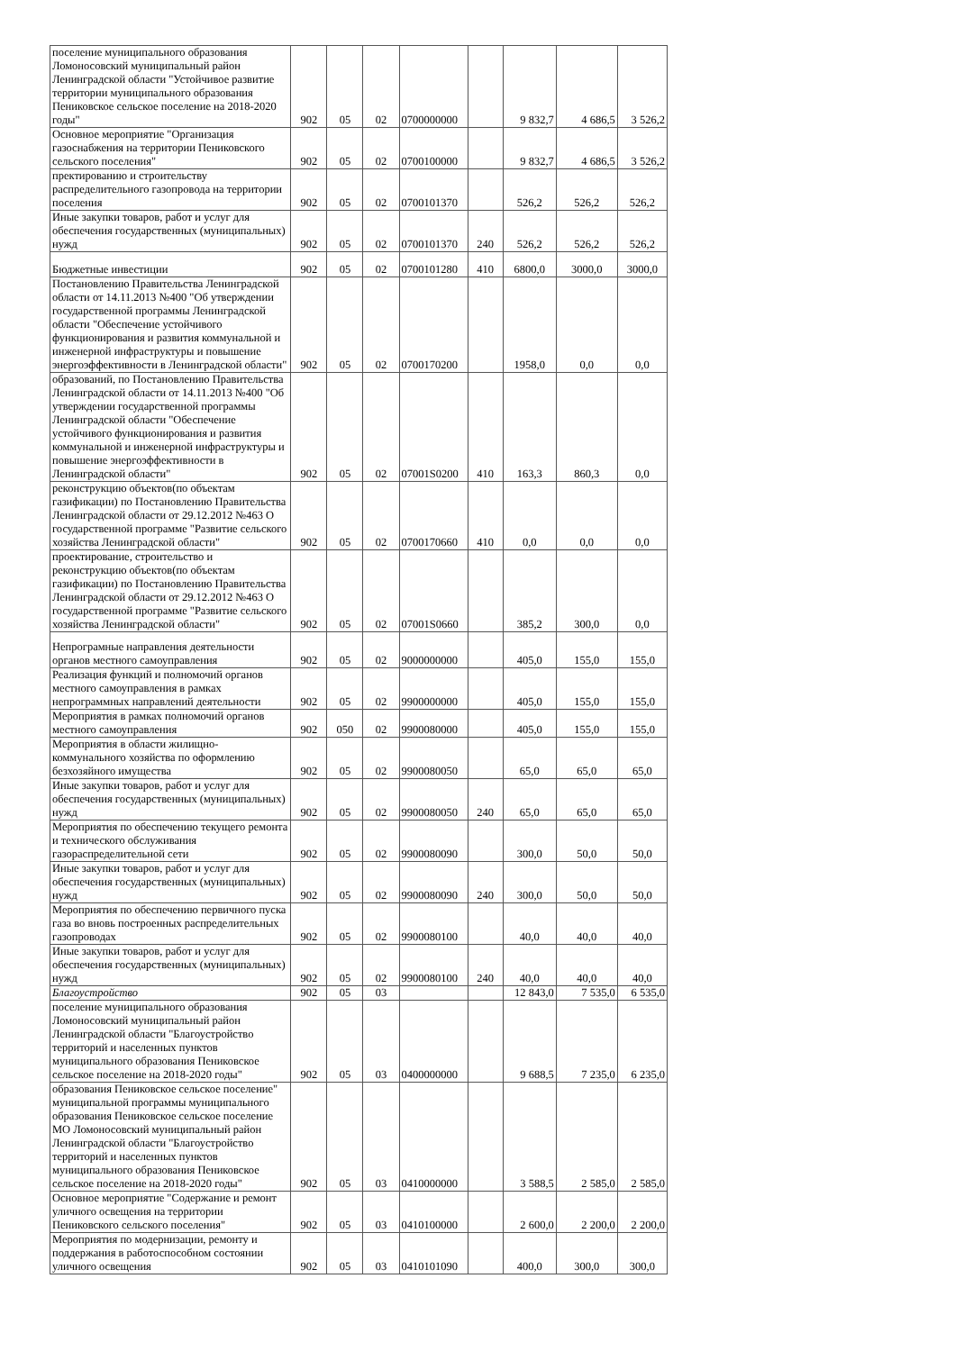| поселение муниципального образования Ломоносовский муниципальный район Ленинградской области "Устойчивое развитие территории муниципального образования Пениковское сельское поселение на 2018-2020 годы" | 902 | 05 | 02 | 0700000000 | | 9 832,7 | 4 686,5 | 3 526,2 |
| Основное мероприятие "Организация газоснабжения на территории Пениковского сельского поселения" | 902 | 05 | 02 | 0700100000 | | 9 832,7 | 4 686,5 | 3 526,2 |
| пректированию и строительству распределительного газопровода на территории поселения | 902 | 05 | 02 | 0700101370 | | 526,2 | 526,2 | 526,2 |
| Иные закупки товаров, работ и услуг для обеспечения государственных (муниципальных) нужд | 902 | 05 | 02 | 0700101370 | 240 | 526,2 | 526,2 | 526,2 |
| Бюджетные инвестиции | 902 | 05 | 02 | 0700101280 | 410 | 6800,0 | 3000,0 | 3000,0 |
| Постановлению Правительства Ленинградской области от 14.11.2013 №400 "Об утверждении государственной программы Ленинградской области "Обеспечение устойчивого функционирования и развития коммунальной и инженерной инфраструктуры и повышение энергоэффективности в Ленинградской области" | 902 | 05 | 02 | 0700170200 | | 1958,0 | 0,0 | 0,0 |
| образований, по Постановлению Правительства Ленинградской области от 14.11.2013 №400 "Об утверждении государственной программы Ленинградской области "Обеспечение устойчивого функционирования и развития коммунальной и инженерной инфраструктуры и повышение энергоэффективности в Ленинградской области" | 902 | 05 | 02 | 07001S0200 | 410 | 163,3 | 860,3 | 0,0 |
| реконструкцию объектов(по объектам газификации) по Постановлению Правительства Ленинградской области от 29.12.2012 №463 О государственной программе "Развитие сельского хозяйства Ленинградской области" | 902 | 05 | 02 | 0700170660 | 410 | 0,0 | 0,0 | 0,0 |
| проектирование, строительство и реконструкцию объектов(по объектам газификации) по Постановлению Правительства Ленинградской области от 29.12.2012 №463 О государственной программе "Развитие сельского хозяйства Ленинградской области" | 902 | 05 | 02 | 07001S0660 | | 385,2 | 300,0 | 0,0 |
| Непрограмные направления деятельности органов местного самоуправления | 902 | 05 | 02 | 9000000000 | | 405,0 | 155,0 | 155,0 |
| Реализация функций и полномочий органов местного самоуправления в рамках непрограммных направлений деятельности | 902 | 05 | 02 | 9900000000 | | 405,0 | 155,0 | 155,0 |
| Мероприятия в рамках полномочий органов местного самоуправления | 902 | 050 | 02 | 9900080000 | | 405,0 | 155,0 | 155,0 |
| Мероприятия в области жилищно-коммунального хозяйства по оформлению безхозяйного имущества | 902 | 05 | 02 | 9900080050 | | 65,0 | 65,0 | 65,0 |
| Иные закупки товаров, работ и услуг для обеспечения государственных (муниципальных) нужд | 902 | 05 | 02 | 9900080050 | 240 | 65,0 | 65,0 | 65,0 |
| Мероприятия по обеспечению текущего ремонта и технического обслуживания газораспределительной сети | 902 | 05 | 02 | 9900080090 | | 300,0 | 50,0 | 50,0 |
| Иные закупки товаров, работ и услуг для обеспечения государственных (муниципальных) нужд | 902 | 05 | 02 | 9900080090 | 240 | 300,0 | 50,0 | 50,0 |
| Мероприятия по обеспечению первичного пуска газа во вновь построенных распределительных газопроводах | 902 | 05 | 02 | 9900080100 | | 40,0 | 40,0 | 40,0 |
| Иные закупки товаров, работ и услуг для обеспечения государственных (муниципальных) нужд | 902 | 05 | 02 | 9900080100 | 240 | 40,0 | 40,0 | 40,0 |
| Благоустройство | 902 | 05 | 03 | | | 12 843,0 | 7 535,0 | 6 535,0 |
| поселение муниципального образования Ломоносовский муниципальный район Ленинградской области "Благоустройство территорий и населенных пунктов муниципального образования Пениковское сельское поселение на 2018-2020 годы" | 902 | 05 | 03 | 0400000000 | | 9 688,5 | 7 235,0 | 6 235,0 |
| образования Пениковское сельское поселение" муниципальной программы муниципального образования Пениковское сельское поселение МО Ломоносовский муниципальный район Ленинградской области "Благоустройство территорий и населенных пунктов муниципального образования Пениковское сельское поселение на 2018-2020 годы" | 902 | 05 | 03 | 0410000000 | | 3 588,5 | 2 585,0 | 2 585,0 |
| Основное мероприятие "Содержание и ремонт уличного освещения на территории Пениковского сельского поселения" | 902 | 05 | 03 | 0410100000 | | 2 600,0 | 2 200,0 | 2 200,0 |
| Мероприятия по модернизации, ремонту и поддержания в работоспособном состоянии уличного освещения | 902 | 05 | 03 | 0410101090 | | 400,0 | 300,0 | 300,0 |